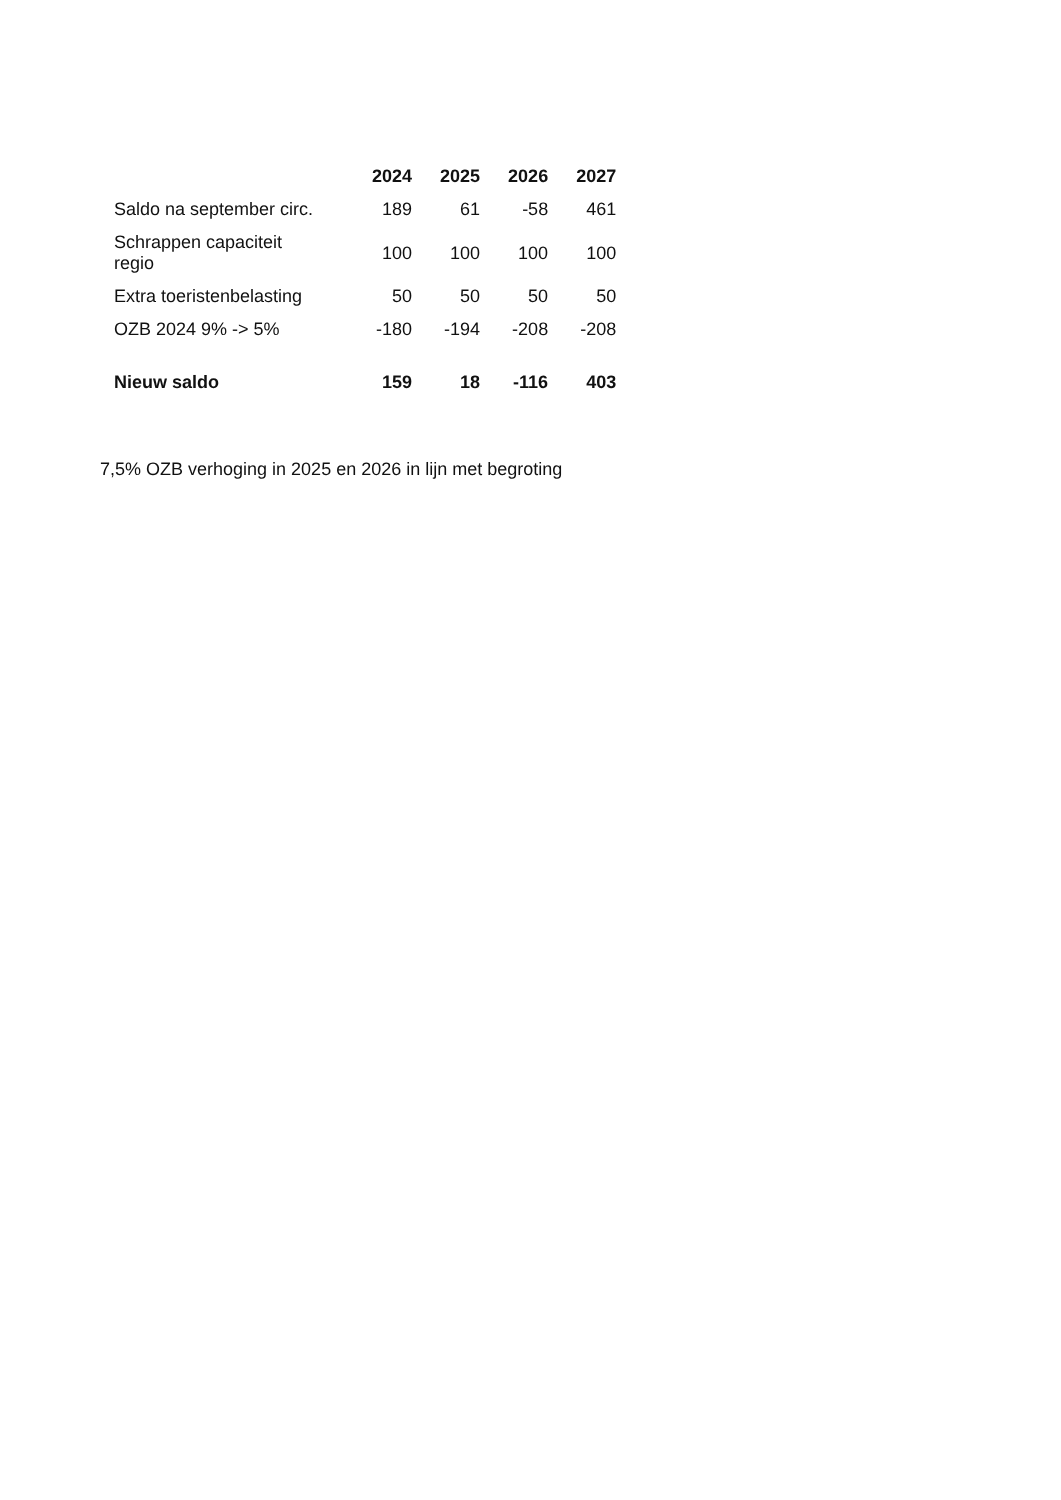| | 2024 | 2025 | 2026 | 2027 |
| --- | --- | --- | --- | --- |
| Saldo na september circ. | 189 | 61 | -58 | 461 |
| Schrappen capaciteit regio | 100 | 100 | 100 | 100 |
| Extra toeristenbelasting | 50 | 50 | 50 | 50 |
| OZB 2024 9% -> 5% | -180 | -194 | -208 | -208 |
| Nieuw saldo | 159 | 18 | -116 | 403 |
7,5% OZB verhoging in 2025 en 2026 in lijn met begroting